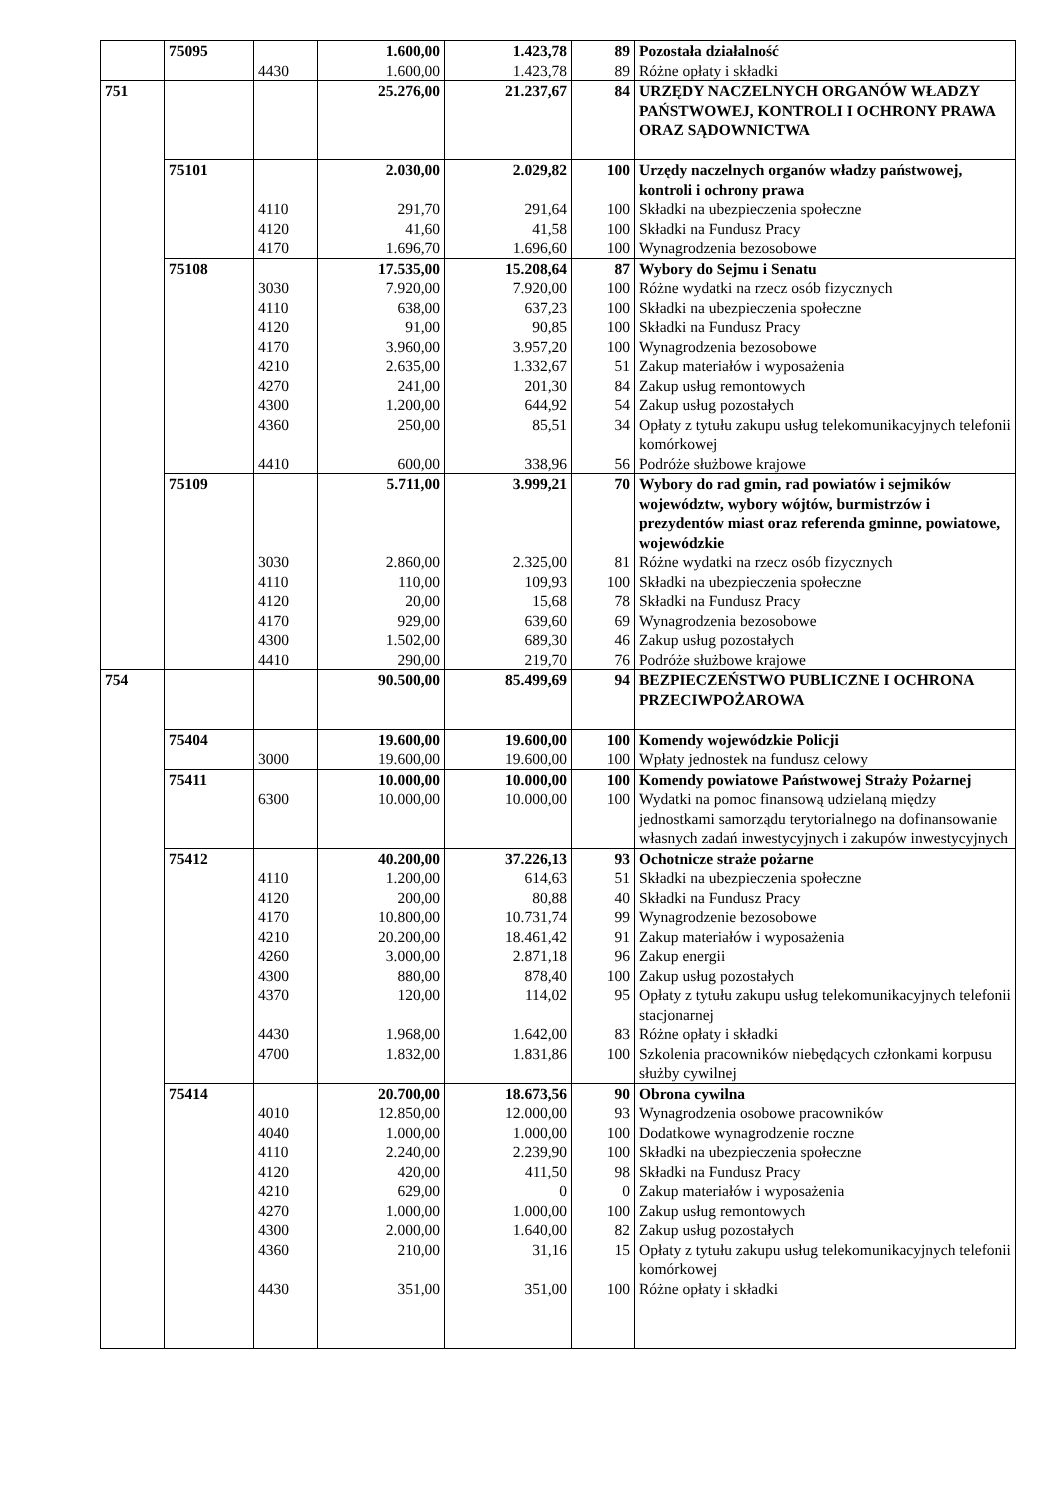| | 75095 | | 1.600,00 | 1.423,78 | 89 | Pozostała działalność |
| | | 4430 | 1.600,00 | 1.423,78 | 89 | Różne opłaty i składki |
| 751 | | | 25.276,00 | 21.237,67 | 84 | URZĘDY NACZELNYCH ORGANÓW WŁADZY PAŃSTWOWEJ, KONTROLI I OCHRONY PRAWA ORAZ SĄDOWNICTWA |
| | 75101 | | 2.030,00 | 2.029,82 | 100 | Urzędy naczelnych organów władzy państwowej, kontroli i ochrony prawa |
| | | 4110 | 291,70 | 291,64 | 100 | Składki na ubezpieczenia społeczne |
| | | 4120 | 41,60 | 41,58 | 100 | Składki na Fundusz Pracy |
| | | 4170 | 1.696,70 | 1.696,60 | 100 | Wynagrodzenia bezosobowe |
| | 75108 | | 17.535,00 | 15.208,64 | 87 | Wybory do Sejmu i Senatu |
| | | 3030 | 7.920,00 | 7.920,00 | 100 | Różne wydatki na rzecz osób fizycznych |
| | | 4110 | 638,00 | 637,23 | 100 | Składki na ubezpieczenia społeczne |
| | | 4120 | 91,00 | 90,85 | 100 | Składki na Fundusz Pracy |
| | | 4170 | 3.960,00 | 3.957,20 | 100 | Wynagrodzenia bezosobowe |
| | | 4210 | 2.635,00 | 1.332,67 | 51 | Zakup materiałów i wyposażenia |
| | | 4270 | 241,00 | 201,30 | 84 | Zakup usług remontowych |
| | | 4300 | 1.200,00 | 644,92 | 54 | Zakup usług pozostałych |
| | | 4360 | 250,00 | 85,51 | 34 | Opłaty z tytułu zakupu usług telekomunikacyjnych telefonii komórkowej |
| | | 4410 | 600,00 | 338,96 | 56 | Podróże służbowe krajowe |
| | 75109 | | 5.711,00 | 3.999,21 | 70 | Wybory do rad gmin, rad powiatów i sejmików województw, wybory wójtów, burmistrzów i prezydentów miast oraz referenda gminne, powiatowe, wojewódzkie |
| | | 3030 | 2.860,00 | 2.325,00 | 81 | Różne wydatki na rzecz osób fizycznych |
| | | 4110 | 110,00 | 109,93 | 100 | Składki na ubezpieczenia społeczne |
| | | 4120 | 20,00 | 15,68 | 78 | Składki na Fundusz Pracy |
| | | 4170 | 929,00 | 639,60 | 69 | Wynagrodzenia bezosobowe |
| | | 4300 | 1.502,00 | 689,30 | 46 | Zakup usług pozostałych |
| | | 4410 | 290,00 | 219,70 | 76 | Podróże służbowe krajowe |
| 754 | | | 90.500,00 | 85.499,69 | 94 | BEZPIECZEŃSTWO PUBLICZNE I OCHRONA PRZECIWPOŻAROWA |
| | 75404 | | 19.600,00 | 19.600,00 | 100 | Komendy wojewódzkie Policji |
| | | 3000 | 19.600,00 | 19.600,00 | 100 | Wpłaty jednostek na fundusz celowy |
| | 75411 | | 10.000,00 | 10.000,00 | 100 | Komendy powiatowe Państwowej Straży Pożarnej |
| | | 6300 | 10.000,00 | 10.000,00 | 100 | Wydatki na pomoc finansową udzielaną między jednostkami samorządu terytorialnego na dofinansowanie własnych zadań inwestycyjnych i zakupów inwestycyjnych |
| | 75412 | | 40.200,00 | 37.226,13 | 93 | Ochotnicze straże pożarne |
| | | 4110 | 1.200,00 | 614,63 | 51 | Składki na ubezpieczenia społeczne |
| | | 4120 | 200,00 | 80,88 | 40 | Składki na Fundusz Pracy |
| | | 4170 | 10.800,00 | 10.731,74 | 99 | Wynagrodzenie bezosobowe |
| | | 4210 | 20.200,00 | 18.461,42 | 91 | Zakup materiałów i wyposażenia |
| | | 4260 | 3.000,00 | 2.871,18 | 96 | Zakup energii |
| | | 4300 | 880,00 | 878,40 | 100 | Zakup usług pozostałych |
| | | 4370 | 120,00 | 114,02 | 95 | Opłaty z tytułu zakupu usług telekomunikacyjnych telefonii stacjonarnej |
| | | 4430 | 1.968,00 | 1.642,00 | 83 | Różne opłaty i składki |
| | | 4700 | 1.832,00 | 1.831,86 | 100 | Szkolenia pracowników niebędących członkami korpusu służby cywilnej |
| | 75414 | | 20.700,00 | 18.673,56 | 90 | Obrona cywilna |
| | | 4010 | 12.850,00 | 12.000,00 | 93 | Wynagrodzenia osobowe pracowników |
| | | 4040 | 1.000,00 | 1.000,00 | 100 | Dodatkowe wynagrodzenie roczne |
| | | 4110 | 2.240,00 | 2.239,90 | 100 | Składki na ubezpieczenia społeczne |
| | | 4120 | 420,00 | 411,50 | 98 | Składki na Fundusz Pracy |
| | | 4210 | 629,00 | 0 | 0 | Zakup materiałów i wyposażenia |
| | | 4270 | 1.000,00 | 1.000,00 | 100 | Zakup usług remontowych |
| | | 4300 | 2.000,00 | 1.640,00 | 82 | Zakup usług pozostałych |
| | | 4360 | 210,00 | 31,16 | 15 | Opłaty z tytułu zakupu usług telekomunikacyjnych telefonii komórkowej |
| | | 4430 | 351,00 | 351,00 | 100 | Różne opłaty i składki |